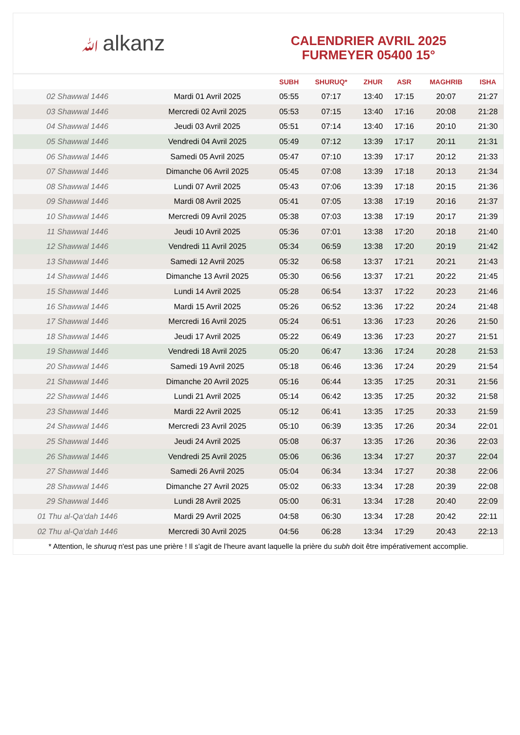ﷲalkanz
CALENDRIER AVRIL 2025
FURMEYER 05400 15°
| | | SUBH | SHURUQ* | ZHUR | ASR | MAGHRIB | ISHA |
| --- | --- | --- | --- | --- | --- | --- | --- |
| 02 Shawwal 1446 | Mardi 01 Avril 2025 | 05:55 | 07:17 | 13:40 | 17:15 | 20:07 | 21:27 |
| 03 Shawwal 1446 | Mercredi 02 Avril 2025 | 05:53 | 07:15 | 13:40 | 17:16 | 20:08 | 21:28 |
| 04 Shawwal 1446 | Jeudi 03 Avril 2025 | 05:51 | 07:14 | 13:40 | 17:16 | 20:10 | 21:30 |
| 05 Shawwal 1446 | Vendredi 04 Avril 2025 | 05:49 | 07:12 | 13:39 | 17:17 | 20:11 | 21:31 |
| 06 Shawwal 1446 | Samedi 05 Avril 2025 | 05:47 | 07:10 | 13:39 | 17:17 | 20:12 | 21:33 |
| 07 Shawwal 1446 | Dimanche 06 Avril 2025 | 05:45 | 07:08 | 13:39 | 17:18 | 20:13 | 21:34 |
| 08 Shawwal 1446 | Lundi 07 Avril 2025 | 05:43 | 07:06 | 13:39 | 17:18 | 20:15 | 21:36 |
| 09 Shawwal 1446 | Mardi 08 Avril 2025 | 05:41 | 07:05 | 13:38 | 17:19 | 20:16 | 21:37 |
| 10 Shawwal 1446 | Mercredi 09 Avril 2025 | 05:38 | 07:03 | 13:38 | 17:19 | 20:17 | 21:39 |
| 11 Shawwal 1446 | Jeudi 10 Avril 2025 | 05:36 | 07:01 | 13:38 | 17:20 | 20:18 | 21:40 |
| 12 Shawwal 1446 | Vendredi 11 Avril 2025 | 05:34 | 06:59 | 13:38 | 17:20 | 20:19 | 21:42 |
| 13 Shawwal 1446 | Samedi 12 Avril 2025 | 05:32 | 06:58 | 13:37 | 17:21 | 20:21 | 21:43 |
| 14 Shawwal 1446 | Dimanche 13 Avril 2025 | 05:30 | 06:56 | 13:37 | 17:21 | 20:22 | 21:45 |
| 15 Shawwal 1446 | Lundi 14 Avril 2025 | 05:28 | 06:54 | 13:37 | 17:22 | 20:23 | 21:46 |
| 16 Shawwal 1446 | Mardi 15 Avril 2025 | 05:26 | 06:52 | 13:36 | 17:22 | 20:24 | 21:48 |
| 17 Shawwal 1446 | Mercredi 16 Avril 2025 | 05:24 | 06:51 | 13:36 | 17:23 | 20:26 | 21:50 |
| 18 Shawwal 1446 | Jeudi 17 Avril 2025 | 05:22 | 06:49 | 13:36 | 17:23 | 20:27 | 21:51 |
| 19 Shawwal 1446 | Vendredi 18 Avril 2025 | 05:20 | 06:47 | 13:36 | 17:24 | 20:28 | 21:53 |
| 20 Shawwal 1446 | Samedi 19 Avril 2025 | 05:18 | 06:46 | 13:36 | 17:24 | 20:29 | 21:54 |
| 21 Shawwal 1446 | Dimanche 20 Avril 2025 | 05:16 | 06:44 | 13:35 | 17:25 | 20:31 | 21:56 |
| 22 Shawwal 1446 | Lundi 21 Avril 2025 | 05:14 | 06:42 | 13:35 | 17:25 | 20:32 | 21:58 |
| 23 Shawwal 1446 | Mardi 22 Avril 2025 | 05:12 | 06:41 | 13:35 | 17:25 | 20:33 | 21:59 |
| 24 Shawwal 1446 | Mercredi 23 Avril 2025 | 05:10 | 06:39 | 13:35 | 17:26 | 20:34 | 22:01 |
| 25 Shawwal 1446 | Jeudi 24 Avril 2025 | 05:08 | 06:37 | 13:35 | 17:26 | 20:36 | 22:03 |
| 26 Shawwal 1446 | Vendredi 25 Avril 2025 | 05:06 | 06:36 | 13:34 | 17:27 | 20:37 | 22:04 |
| 27 Shawwal 1446 | Samedi 26 Avril 2025 | 05:04 | 06:34 | 13:34 | 17:27 | 20:38 | 22:06 |
| 28 Shawwal 1446 | Dimanche 27 Avril 2025 | 05:02 | 06:33 | 13:34 | 17:28 | 20:39 | 22:08 |
| 29 Shawwal 1446 | Lundi 28 Avril 2025 | 05:00 | 06:31 | 13:34 | 17:28 | 20:40 | 22:09 |
| 01 Thu al-Qa‘dah 1446 | Mardi 29 Avril 2025 | 04:58 | 06:30 | 13:34 | 17:28 | 20:42 | 22:11 |
| 02 Thu al-Qa‘dah 1446 | Mercredi 30 Avril 2025 | 04:56 | 06:28 | 13:34 | 17:29 | 20:43 | 22:13 |
* Attention, le shuruq n'est pas une prière ! Il s'agit de l'heure avant laquelle la prière du subh doit être impérativement accomplie.